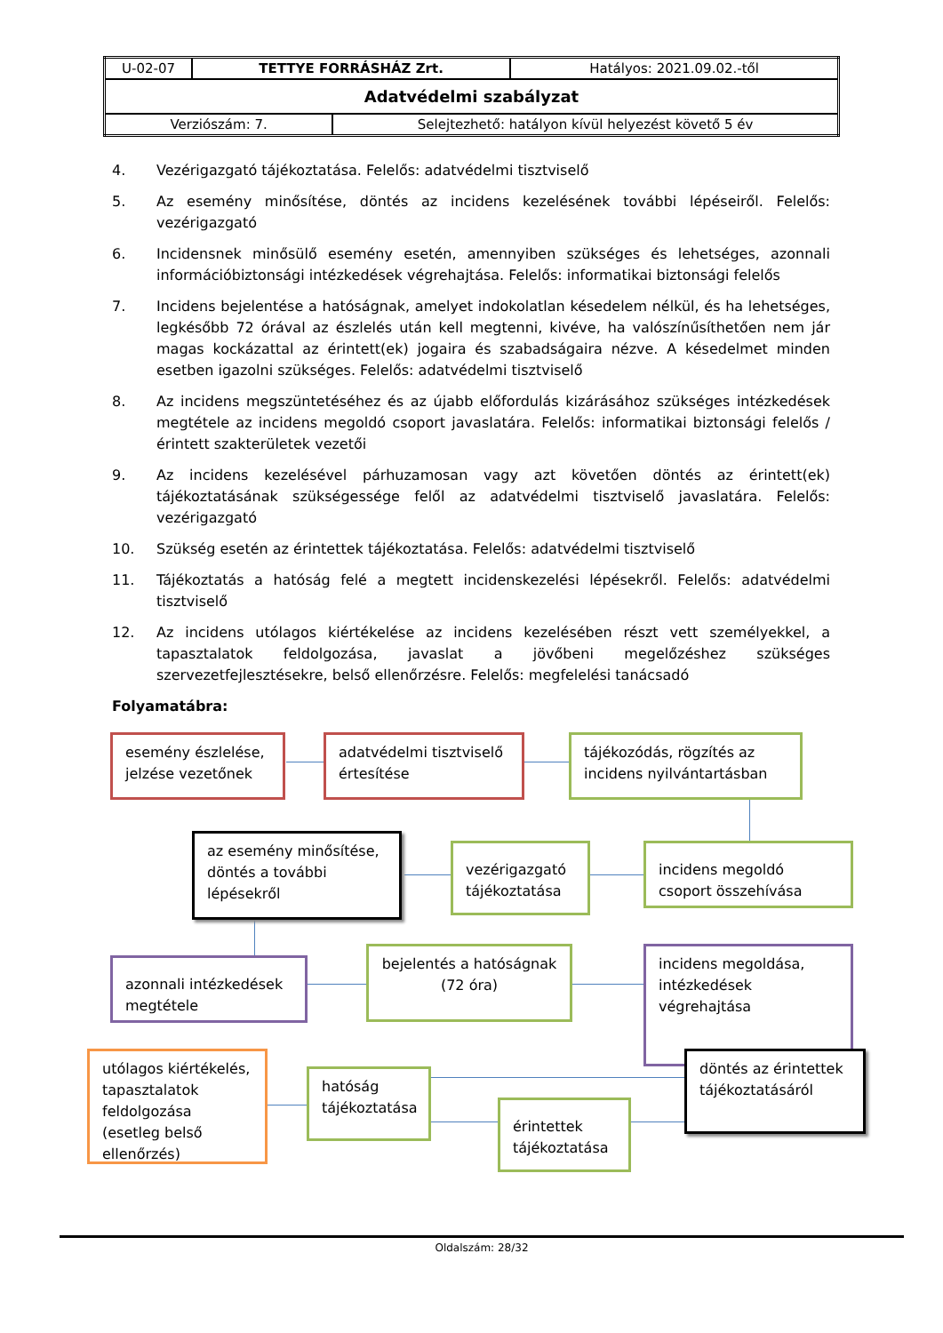| U-02-07 | TETTYE FORRÁSHÁZ Zrt. | | Hatályos: 2021.09.02.-től |
| Adatvédelmi szabályzat | | | |
| Verziószám: 7. | | Selejtezhető: hatályon kívül helyezést követő 5 év | |
4. Vezérigazgató tájékoztatása. Felelős: adatvédelmi tisztviselő
5. Az esemény minősítése, döntés az incidens kezelésének további lépéseiről. Felelős: vezérigazgató
6. Incidensnek minősülő esemény esetén, amennyiben szükséges és lehetséges, azonnali információbiztonsági intézkedések végrehajtása. Felelős: informatikai biztonsági felelős
7. Incidens bejelentése a hatóságnak, amelyet indokolatlan késedelem nélkül, és ha lehetséges, legkésőbb 72 órával az észlelés után kell megtenni, kivéve, ha valószínűsíthetően nem jár magas kockázattal az érintett(ek) jogaira és szabadságaira nézve. A késedelmet minden esetben igazolni szükséges. Felelős: adatvédelmi tisztviselő
8. Az incidens megszüntetéséhez és az újabb előfordulás kizárásához szükséges intézkedések megtétele az incidens megoldó csoport javaslatára. Felelős: informatikai biztonsági felelős / érintett szakterületek vezetői
9. Az incidens kezelésével párhuzamosan vagy azt követően döntés az érintett(ek) tájékoztatásának szükségessége felől az adatvédelmi tisztviselő javaslatára. Felelős: vezérigazgató
10. Szükség esetén az érintettek tájékoztatása. Felelős: adatvédelmi tisztviselő
11. Tájékoztatás a hatóság felé a megtett incidenskezelési lépésekről. Felelős: adatvédelmi tisztviselő
12. Az incidens utólagos kiértékelése az incidens kezelésében részt vett személyekkel, a tapasztalatok feldolgozása, javaslat a jövőbeni megelőzéshez szükséges szervezetfejlesztésekre, belső ellenőrzésre. Felelős: megfelelési tanácsadó
Folyamatábra:
esemény észlelése, jelzése vezetőnek
adatvédelmi tisztviselő értesítése
tájékozódás, rögzítés az incidens nyilvántartásban
az esemény minősítése, döntés a további lépésekről
vezérigazgató tájékoztatása
incidens megoldó csoport összehívása
azonnali intézkedések megtétele
bejelentés a hatóságnak (72 óra)
incidens megoldása, intézkedések végrehajtása
utólagos kiértékelés, tapasztalatok feldolgozása (esetleg belső ellenőrzés)
hatóság tájékoztatása
érintettek tájékoztatása
döntés az érintettek tájékoztatásáról
Oldalszám: 28/32